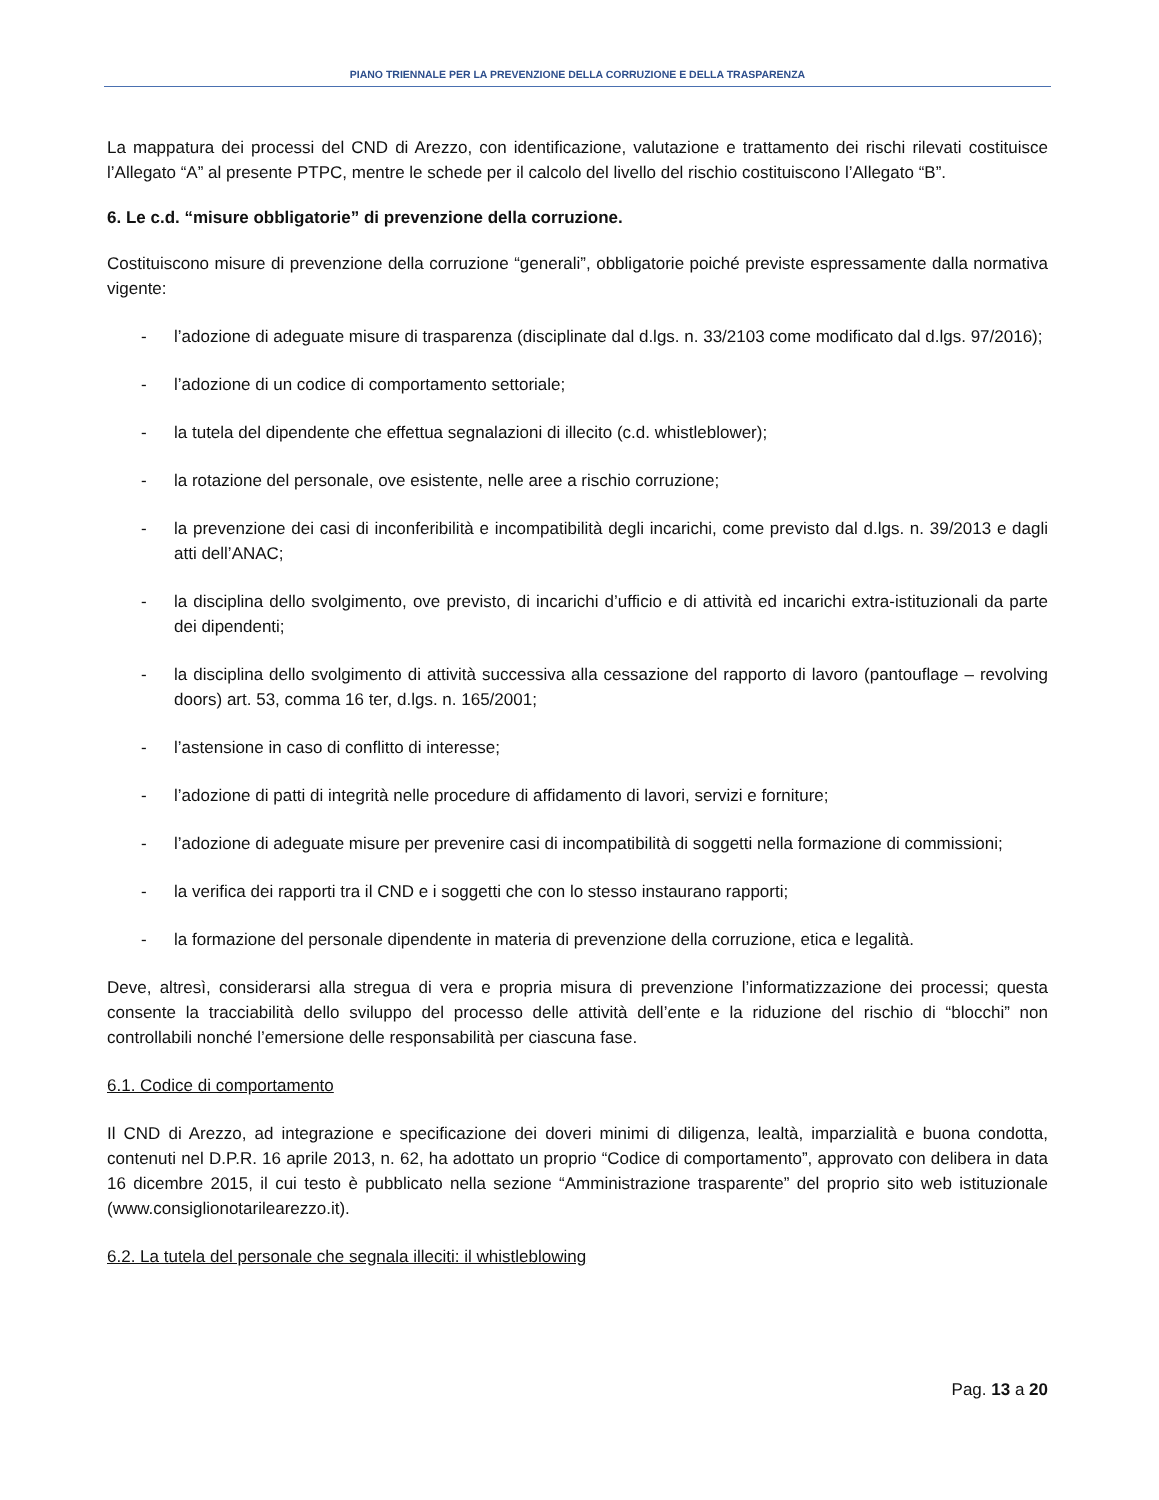PIANO TRIENNALE PER LA PREVENZIONE DELLA CORRUZIONE E DELLA TRASPARENZA
La mappatura dei processi del CND di Arezzo, con identificazione, valutazione e trattamento dei rischi rilevati costituisce l’Allegato “A” al presente PTPC, mentre le schede per il calcolo del livello del rischio costituiscono l’Allegato “B”.
6. Le c.d. “misure obbligatorie” di prevenzione della corruzione.
Costituiscono misure di prevenzione della corruzione “generali”, obbligatorie poiché previste espressamente dalla normativa vigente:
- l’adozione di adeguate misure di trasparenza (disciplinate dal d.lgs. n. 33/2103 come modificato dal d.lgs. 97/2016);
- l’adozione di un codice di comportamento settoriale;
- la tutela del dipendente che effettua segnalazioni di illecito (c.d. whistleblower);
- la rotazione del personale, ove esistente, nelle aree a rischio corruzione;
- la prevenzione dei casi di inconferibilità e incompatibilità degli incarichi, come previsto dal d.lgs. n. 39/2013 e dagli atti dell’ANAC;
- la disciplina dello svolgimento, ove previsto, di incarichi d’ufficio e di attività ed incarichi extra-istituzionali da parte dei dipendenti;
- la disciplina dello svolgimento di attività successiva alla cessazione del rapporto di lavoro (pantouflage – revolving doors) art. 53, comma 16 ter, d.lgs. n. 165/2001;
- l’astensione in caso di conflitto di interesse;
- l’adozione di patti di integrità nelle procedure di affidamento di lavori, servizi e forniture;
- l’adozione di adeguate misure per prevenire casi di incompatibilità di soggetti nella formazione di commissioni;
- la verifica dei rapporti tra il CND e i soggetti che con lo stesso instaurano rapporti;
- la formazione del personale dipendente in materia di prevenzione della corruzione, etica e legalità.
Deve, altresì, considerarsi alla stregua di vera e propria misura di prevenzione l’informatizzazione dei processi; questa consente la tracciabilità dello sviluppo del processo delle attività dell’ente e la riduzione del rischio di “blocchi” non controllabili nonché l’emersione delle responsabilità per ciascuna fase.
6.1. Codice di comportamento
Il CND di Arezzo, ad integrazione e specificazione dei doveri minimi di diligenza, lealtà, imparzialità e buona condotta, contenuti nel D.P.R. 16 aprile 2013, n. 62, ha adottato un proprio “Codice di comportamento”, approvato con delibera in data 16 dicembre 2015, il cui testo è pubblicato nella sezione “Amministrazione trasparente” del proprio sito web istituzionale (www.consiglionotarilearezzo.it).
6.2. La tutela del personale che segnala illeciti: il whistleblowing
Pag. 13 a 20